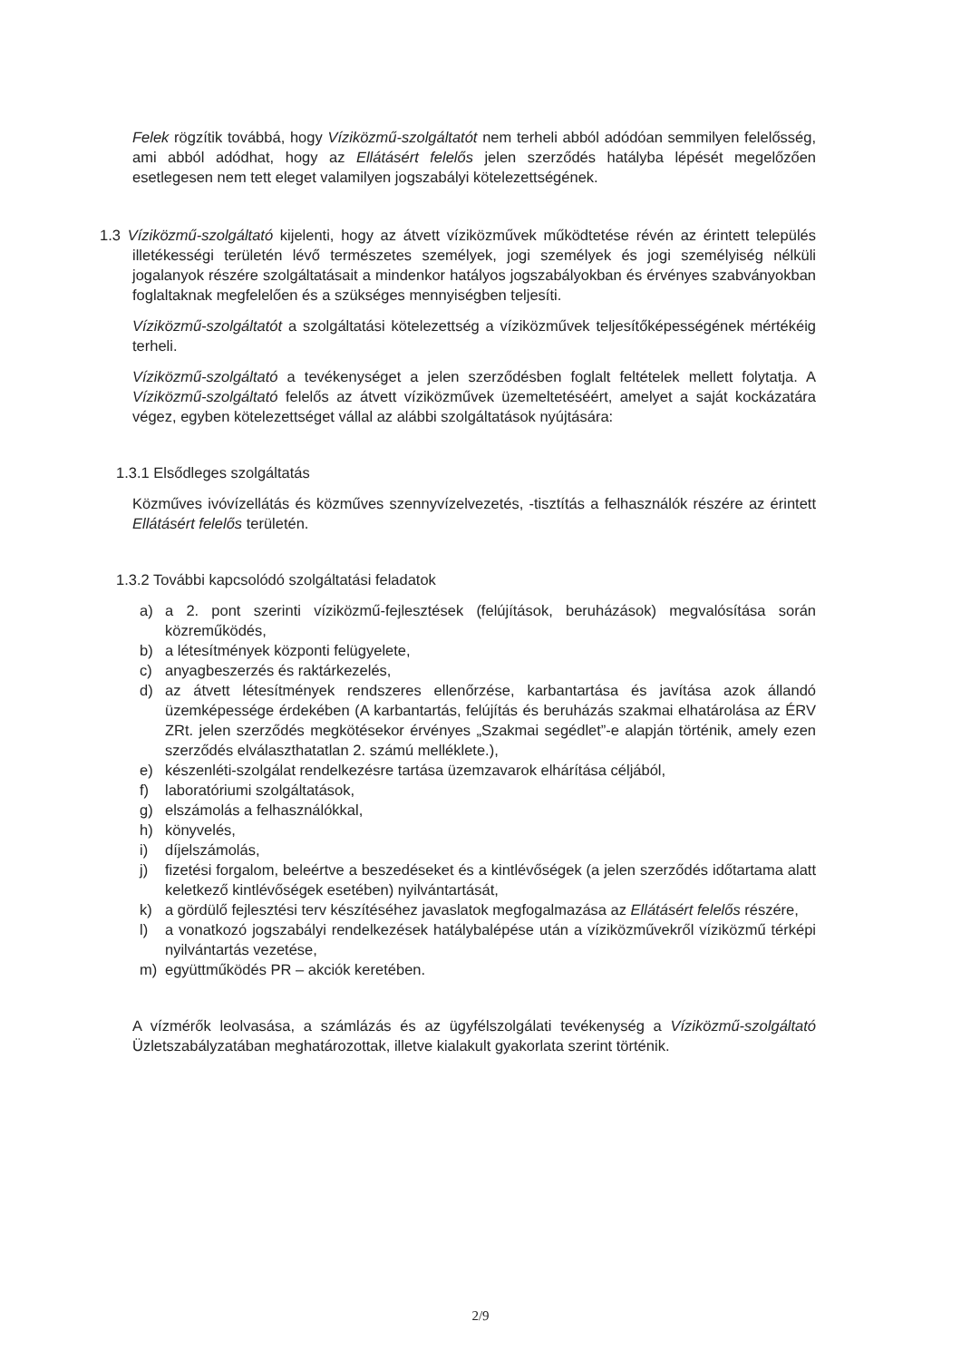Felek rögzítik továbbá, hogy Víziközmű-szolgáltatót nem terheli abból adódóan semmilyen felelősség, ami abból adódhat, hogy az Ellátásért felelős jelen szerződés hatályba lépését megelőzően esetlegesen nem tett eleget valamilyen jogszabályi kötelezettségének.
1.3 Víziközmű-szolgáltató kijelenti, hogy az átvett víziközművek működtetése révén az érintett település illetékességi területén lévő természetes személyek, jogi személyek és jogi személyiség nélküli jogalanyok részére szolgáltatásait a mindenkor hatályos jogszabályokban és érvényes szabványokban foglaltaknak megfelelően és a szükséges mennyiségben teljesíti.
Víziközmű-szolgáltatót a szolgáltatási kötelezettség a víziközművek teljesítőképességének mértékéig terheli.
Víziközmű-szolgáltató a tevékenységet a jelen szerződésben foglalt feltételek mellett folytatja. A Víziközmű-szolgáltató felelős az átvett víziközművek üzemeltetéséért, amelyet a saját kockázatára végez, egyben kötelezettséget vállal az alábbi szolgáltatások nyújtására:
1.3.1 Elsődleges szolgáltatás
Közműves ivóvízellátás és közműves szennyvízelvezetés, -tisztítás a felhasználók részére az érintett Ellátásért felelős területén.
1.3.2 További kapcsolódó szolgáltatási feladatok
a) a 2. pont szerinti víziközmű-fejlesztések (felújítások, beruházások) megvalósítása során közreműködés,
b) a létesítmények központi felügyelete,
c) anyagbeszerzés és raktárkezelés,
d) az átvett létesítmények rendszeres ellenőrzése, karbantartása és javítása azok állandó üzemképessége érdekében (A karbantartás, felújítás és beruházás szakmai elhatárolása az ÉRV ZRt. jelen szerződés megkötésekor érvényes „Szakmai segédlet”-e alapján történik, amely ezen szerződés elválaszthatatlan 2. számú melléklete.),
e) készenléti-szolgálat rendelkezésre tartása üzemzavarok elhárítása céljából,
f) laboratóriumi szolgáltatások,
g) elszámolás a felhasználókkal,
h) könyvelés,
i) díjelszámolás,
j) fizetési forgalom, beleértve a beszedéseket és a kintlévőségek (a jelen szerződés időtartama alatt keletkező kintlévőségek esetében) nyilvántartását,
k) a gördülő fejlesztési terv készítéséhez javaslatok megfogalmazása az Ellátásért felelős részére,
l) a vonatkozó jogszabályi rendelkezések hatálybalépése után a víziközművekről víziközmű térképi nyilvántartás vezetése,
m) együttműködés PR – akciók keretében.
A vízmérők leolvasása, a számlázás és az ügyfélszolgálati tevékenység a Víziközmű-szolgáltató Üzletszabályzatában meghatározottak, illetve kialakult gyakorlata szerint történik.
2/9